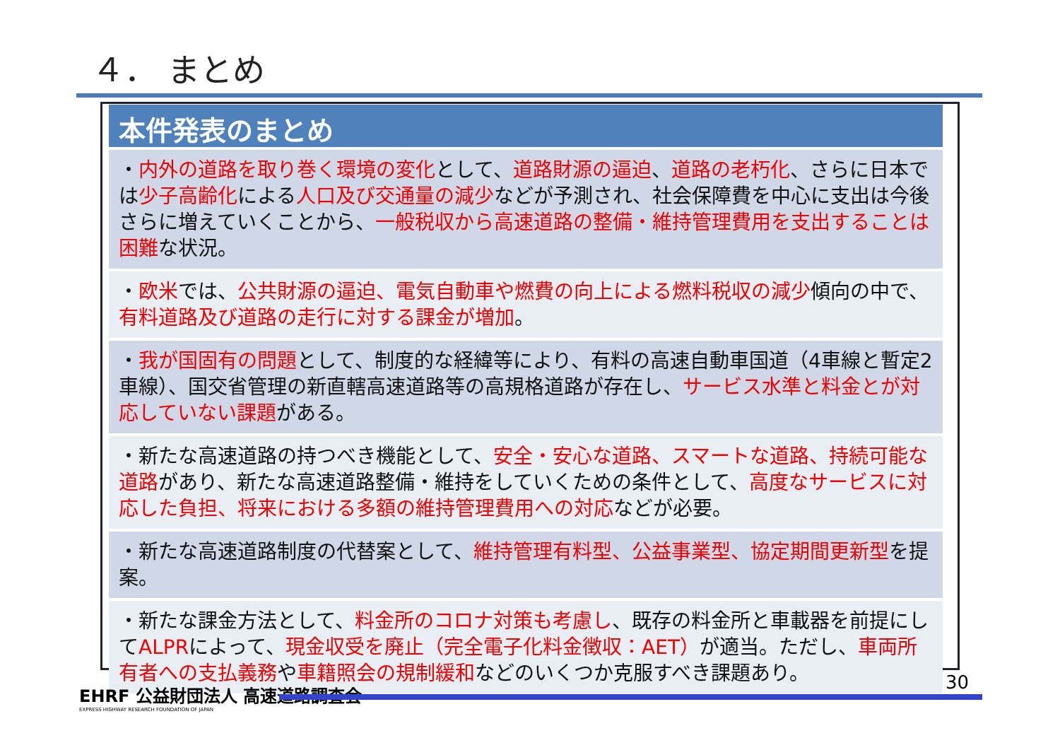４． まとめ
本件発表のまとめ
・内外の道路を取り巻く環境の変化として、道路財源の逼迫、道路の老朽化、さらに日本では少子高齢化による人口及び交通量の減少などが予測され、社会保障費を中心に支出は今後さらに増えていくことから、一般税収から高速道路の整備・維持管理費用を支出することは困難な状況。
・欧米では、公共財源の逼迫、電気自動車や燃費の向上による燃料税収の減少傾向の中で、有料道路及び道路の走行に対する課金が増加。
・我が国固有の問題として、制度的な経緯等により、有料の高速自動車国道（4車線と暫定2車線）、国交省管理の新直轄高速道路等の高規格道路が存在し、サービス水準と料金とが対応していない課題がある。
・新たな高速道路の持つべき機能として、安全・安心な道路、スマートな道路、持続可能な道路があり、新たな高速道路整備・維持をしていくための条件として、高度なサービスに対応した負担、将来における多額の維持管理費用への対応などが必要。
・新たな高速道路制度の代替案として、維持管理有料型、公益事業型、協定期間更新型を提案。
・新たな課金方法として、料金所のコロナ対策も考慮し、既存の料金所と車載器を前提にしてALPRによって、現金収受を廃止（完全電子化料金徴収：AET）が適当。ただし、車両所有者への支払義務や車籍照会の規制緩和などのいくつか克服すべき課題あり。
EHRF 公益財団法人 高速道路調査会
EXPRESS HIGHWAY RESEARCH FOUNDATION OF JAPAN
30